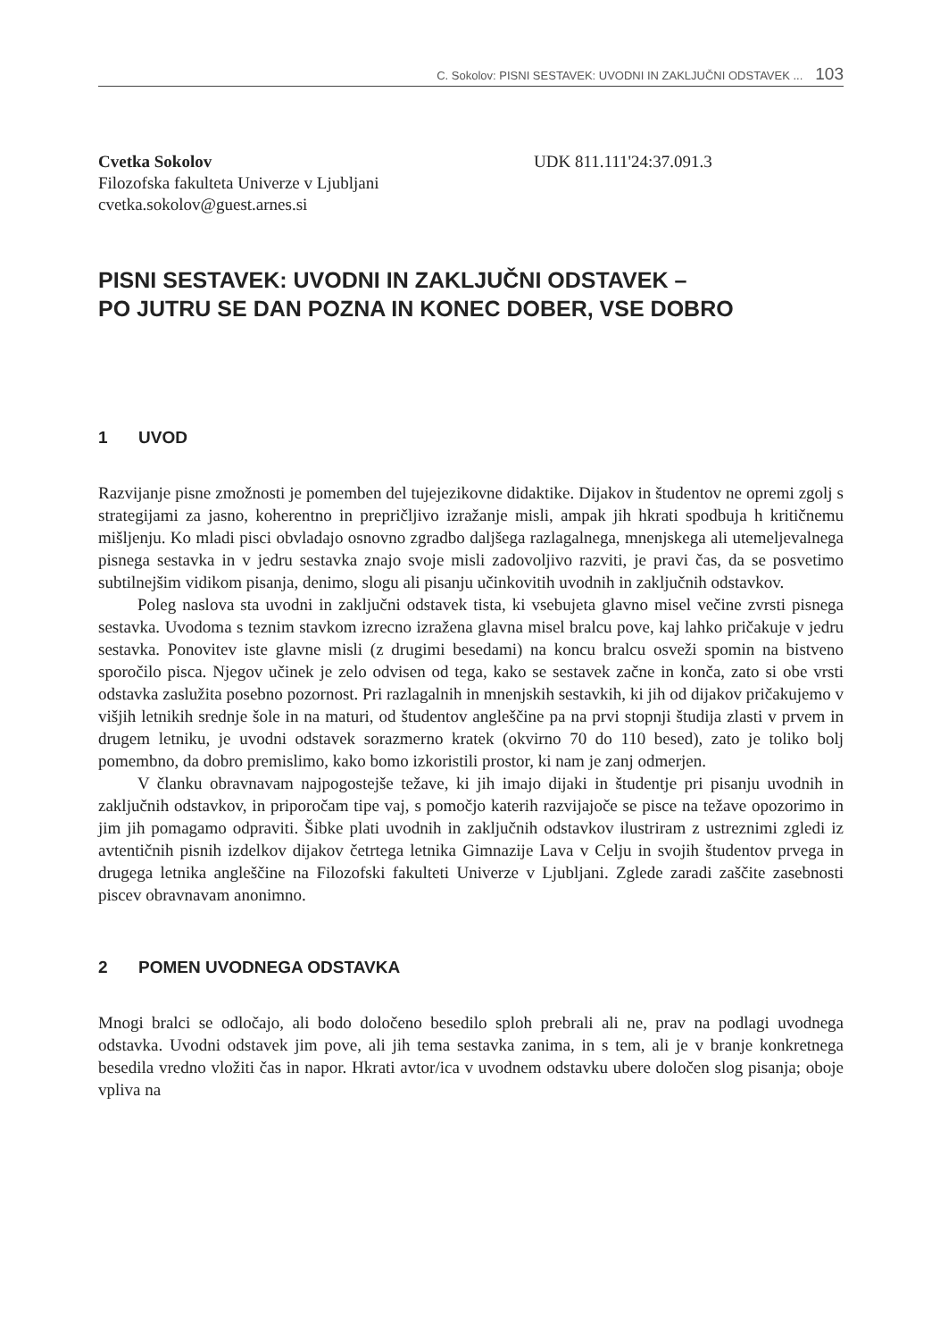C. Sokolov: PISNI SESTAVEK: UVODNI IN ZAKLJUČNI ODSTAVEK ... 103
Cvetka Sokolov
Filozofska fakulteta Univerze v Ljubljani
cvetka.sokolov@guest.arnes.si
UDK 811.111'24:37.091.3
PISNI SESTAVEK: UVODNI IN ZAKLJUČNI ODSTAVEK –
PO JUTRU SE DAN POZNA IN KONEC DOBER, VSE DOBRO
1 UVOD
Razvijanje pisne zmožnosti je pomemben del tujejezikovne didaktike. Dijakov in študentov ne opremi zgolj s strategijami za jasno, koherentno in prepričljivo izražanje misli, ampak jih hkrati spodbuja h kritičnemu mišljenju. Ko mladi pisci obvladajo osnovno zgradbo daljšega razlagalnega, mnenjskega ali utemeljevalnega pisnega sestavka in v jedru sestavka znajo svoje misli zadovoljivo razviti, je pravi čas, da se posvetimo subtilnejšim vidikom pisanja, denimo, slogu ali pisanju učinkovitih uvodnih in zaključnih odstavkov.
Poleg naslova sta uvodni in zaključni odstavek tista, ki vsebujeta glavno misel večine zvrsti pisnega sestavka. Uvodoma s teznim stavkom izrecno izražena glavna misel bralcu pove, kaj lahko pričakuje v jedru sestavka. Ponovitev iste glavne misli (z drugimi besedami) na koncu bralcu osveži spomin na bistveno sporočilo pisca. Njegov učinek je zelo odvisen od tega, kako se sestavek začne in konča, zato si obe vrsti odstavka zaslužita posebno pozornost. Pri razlagalnih in mnenjskih sestavkih, ki jih od dijakov pričakujemo v višjih letnikih srednje šole in na maturi, od študentov angleščine pa na prvi stopnji študija zlasti v prvem in drugem letniku, je uvodni odstavek sorazmerno kratek (okvirno 70 do 110 besed), zato je toliko bolj pomembno, da dobro premislimo, kako bomo izkoristili prostor, ki nam je zanj odmerjen.
V članku obravnavam najpogostejše težave, ki jih imajo dijaki in študentje pri pisanju uvodnih in zaključnih odstavkov, in priporočam tipe vaj, s pomočjo katerih razvijajoče se pisce na težave opozorimo in jim jih pomagamo odpraviti. Šibke plati uvodnih in zaključnih odstavkov ilustriram z ustreznimi zgledi iz avtentičnih pisnih izdelkov dijakov četrtega letnika Gimnazije Lava v Celju in svojih študentov prvega in drugega letnika angleščine na Filozofski fakulteti Univerze v Ljubljani. Zglede zaradi zaščite zasebnosti piscev obravnavam anonimno.
2 POMEN UVODNEGA ODSTAVKA
Mnogi bralci se odločajo, ali bodo določeno besedilo sploh prebrali ali ne, prav na podlagi uvodnega odstavka. Uvodni odstavek jim pove, ali jih tema sestavka zanima, in s tem, ali je v branje konkretnega besedila vredno vložiti čas in napor. Hkrati avtor/ica v uvodnem odstavku ubere določen slog pisanja; oboje vpliva na